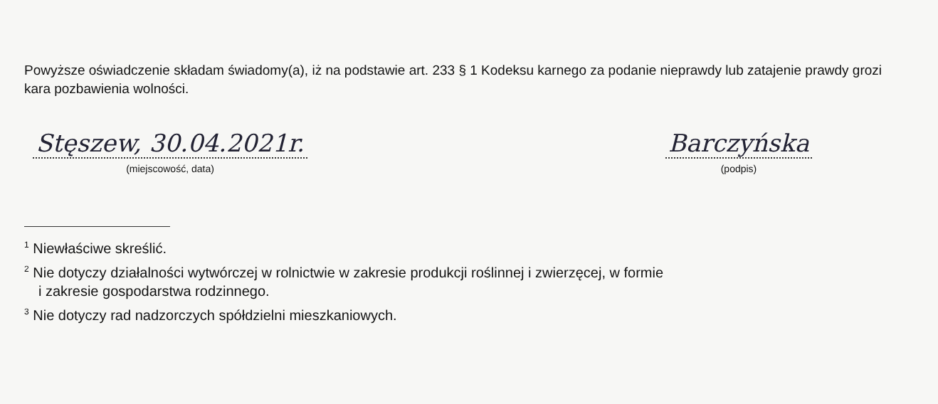Powyższe oświadczenie składam świadomy(a), iż na podstawie art. 233 § 1 Kodeksu karnego za podanie nieprawdy lub zatajenie prawdy grozi kara pozbawienia wolności.
Stęszew, 30.04.2021r.
(miejscowość, data)
Barczyńska
(podpis)
<sup>1</sup> Niewłaściwe skreślić.
<sup>2</sup> Nie dotyczy działalności wytwórczej w rolnictwie w zakresie produkcji roślinnej i zwierzęcej, w formie
i zakresie gospodarstwa rodzinnego.
<sup>3</sup> Nie dotyczy rad nadzorczych spółdzielni mieszkaniowych.